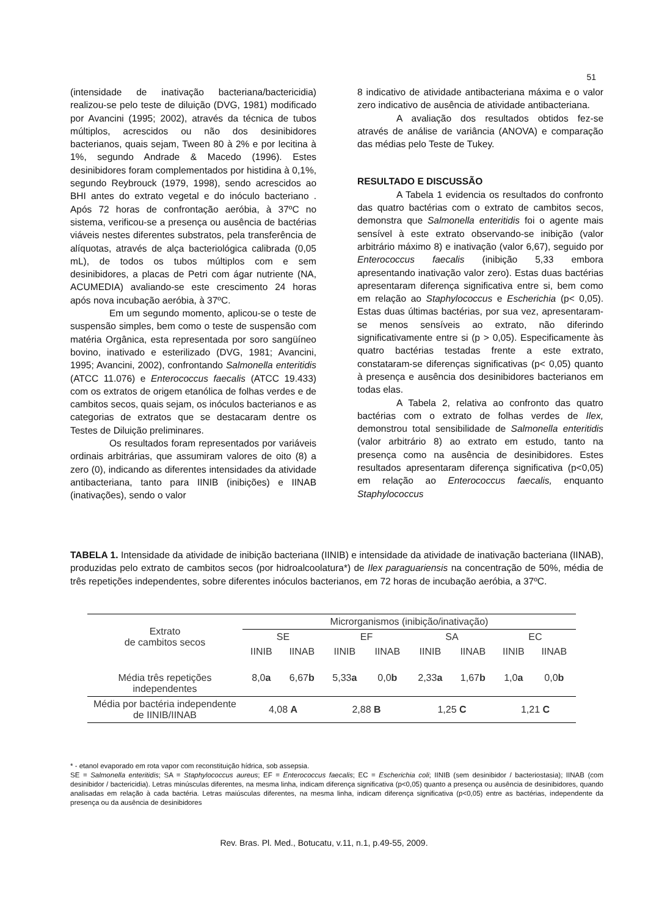51
(intensidade de inativação bacteriana/bactericidia) realizou-se pelo teste de diluição (DVG, 1981) modificado por Avancini (1995; 2002), através da técnica de tubos múltiplos, acrescidos ou não dos desinibidores bacterianos, quais sejam, Tween 80 à 2% e por lecitina à 1%, segundo Andrade & Macedo (1996). Estes desinibidores foram complementados por histidina à 0,1%, segundo Reybrouck (1979, 1998), sendo acrescidos ao BHI antes do extrato vegetal e do inóculo bacteriano . Após 72 horas de confrontação aeróbia, à 37ºC no sistema, verificou-se a presença ou ausência de bactérias viáveis nestes diferentes substratos, pela transferência de alíquotas, através de alça bacteriológica calibrada (0,05 mL), de todos os tubos múltiplos com e sem desinibidores, a placas de Petri com ágar nutriente (NA, ACUMEDIA) avaliando-se este crescimento 24 horas após nova incubação aeróbia, à 37ºC.
Em um segundo momento, aplicou-se o teste de suspensão simples, bem como o teste de suspensão com matéria Orgânica, esta representada por soro sangüíneo bovino, inativado e esterilizado (DVG, 1981; Avancini, 1995; Avancini, 2002), confrontando Salmonella enteritidis (ATCC 11.076) e Enterococcus faecalis (ATCC 19.433) com os extratos de origem etanólica de folhas verdes e de cambitos secos, quais sejam, os inóculos bacterianos e as categorias de extratos que se destacaram dentre os Testes de Diluição preliminares.
Os resultados foram representados por variáveis ordinais arbitrárias, que assumiram valores de oito (8) a zero (0), indicando as diferentes intensidades da atividade antibacteriana, tanto para IINIB (inibições) e IINAB (inativações), sendo o valor
8 indicativo de atividade antibacteriana máxima e o valor zero indicativo de ausência de atividade antibacteriana.
A avaliação dos resultados obtidos fez-se através de análise de variância (ANOVA) e comparação das médias pelo Teste de Tukey.
RESULTADO E DISCUSSÃO
A Tabela 1 evidencia os resultados do confronto das quatro bactérias com o extrato de cambitos secos, demonstra que Salmonella enteritidis foi o agente mais sensível à este extrato observando-se inibição (valor arbitrário máximo 8) e inativação (valor 6,67), seguido por Enterococcus faecalis (inibição 5,33 embora apresentando inativação valor zero). Estas duas bactérias apresentaram diferença significativa entre si, bem como em relação ao Staphylococcus e Escherichia (p< 0,05). Estas duas últimas bactérias, por sua vez, apresentaram-se menos sensíveis ao extrato, não diferindo significativamente entre si (p > 0,05). Especificamente às quatro bactérias testadas frente a este extrato, constataram-se diferenças significativas (p< 0,05) quanto à presença e ausência dos desinibidores bacterianos em todas elas.
A Tabela 2, relativa ao confronto das quatro bactérias com o extrato de folhas verdes de Ilex, demonstrou total sensibilidade de Salmonella enteritidis (valor arbitrário 8) ao extrato em estudo, tanto na presença como na ausência de desinibidores. Estes resultados apresentaram diferença significativa (p<0,05) em relação ao Enterococcus faecalis, enquanto Staphylococcus
TABELA 1. Intensidade da atividade de inibição bacteriana (IINIB) e intensidade da atividade de inativação bacteriana (IINAB), produzidas pelo extrato de cambitos secos (por hidroalcoolatura*) de Ilex paraguariensis na concentração de 50%, média de três repetições independentes, sobre diferentes inóculos bacterianos, em 72 horas de incubação aeróbia, a 37ºC.
| Extrato de cambitos secos | Microrganismos (inibição/inativação) | | | | | | | |
| --- | --- | --- | --- | --- | --- | --- | --- | --- |
| | SE | | EF | | SA | | EC | |
| | IINIB | IINAB | IINIB | IINAB | IINIB | IINAB | IINIB | IINAB |
| Média três repetições independentes | 8,0 a | 6,67 b | 5,33 a | 0,0 b | 2,33 a | 1,67 b | 1,0 a | 0,0 b |
| Média por bactéria independente de IINIB/IINAB | 4,08 A | | 2,88 B | | 1,25 C | | 1,21 C | |
* - etanol evaporado em rota vapor com reconstituição hídrica, sob assepsia.
SE = Salmonella enteritidis; SA = Staphylococcus aureus; EF = Enterococcus faecalis; EC = Escherichia coli; IINIB (sem desinibidor / bacteriostasia); IINAB (com desinibidor / bactericidia). Letras minúsculas diferentes, na mesma linha, indicam diferença significativa (p<0,05) quanto a presença ou ausência de desinibidores, quando analisadas em relação à cada bactéria. Letras maiúsculas diferentes, na mesma linha, indicam diferença significativa (p<0,05) entre as bactérias, independente da presença ou da ausência de desinibidores
Rev. Bras. Pl. Med., Botucatu, v.11, n.1, p.49-55, 2009.